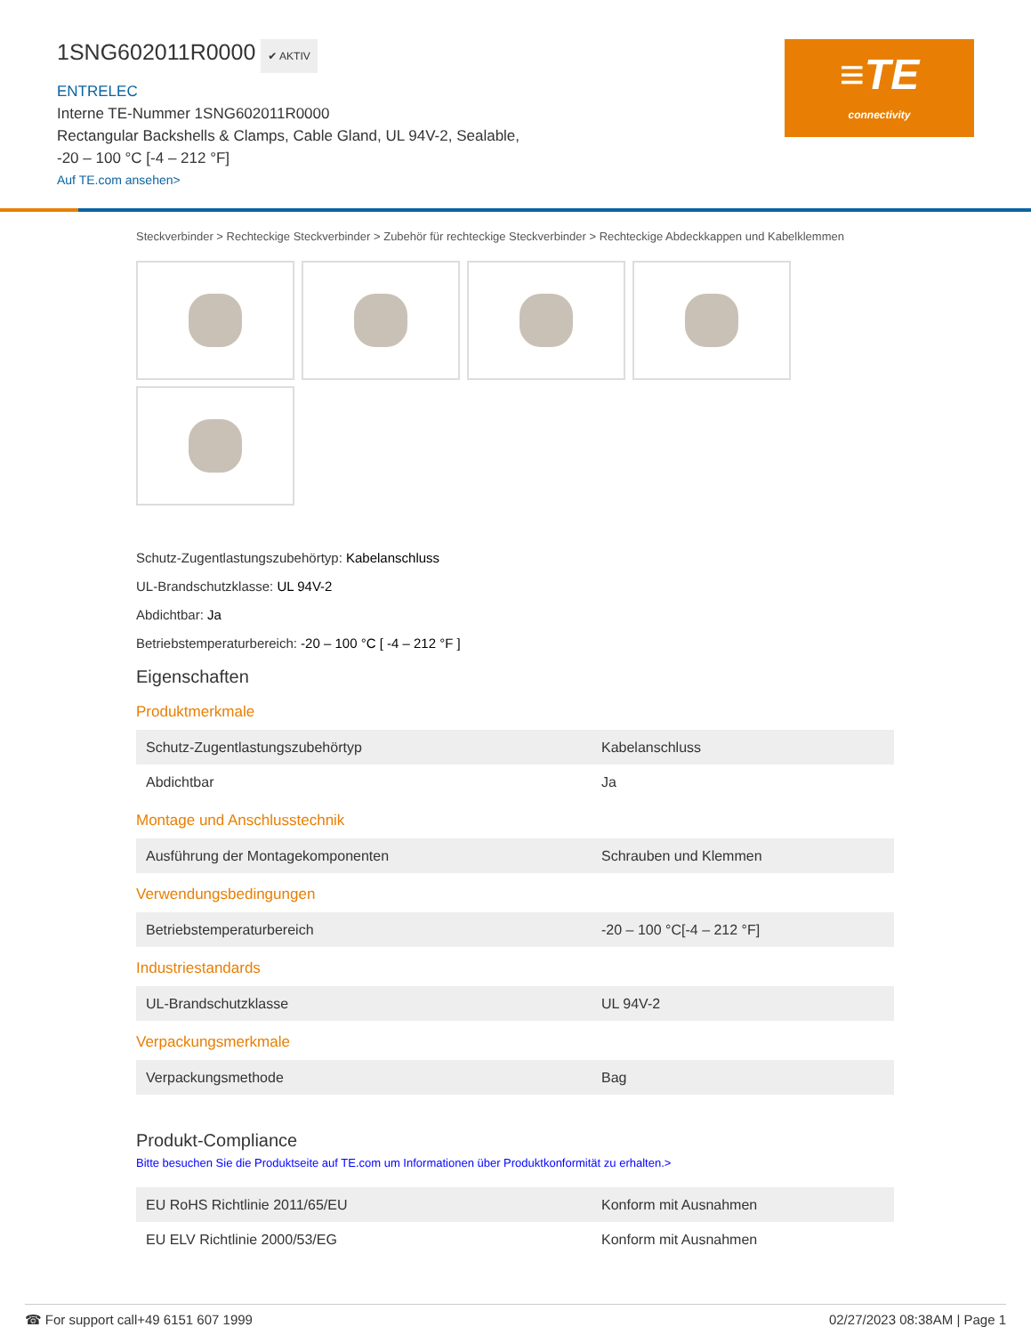1SNG602011R0000
✔ AKTIV
≡TE
connectivity
ENTRELEC
Interne TE-Nummer 1SNG602011R0000
Rectangular Backshells & Clamps, Cable Gland, UL 94V-2, Sealable,
-20 – 100 °C [-4 – 212 °F]
Auf TE.com ansehen>
Steckverbinder > Rechteckige Steckverbinder > Zubehör für rechteckige Steckverbinder > Rechteckige Abdeckkappen und Kabelklemmen
Schutz-Zugentlastungszubehörtyp: Kabelanschluss
UL-Brandschutzklasse: UL 94V-2
Abdichtbar: Ja
Betriebstemperaturbereich: -20 – 100 °C [ -4 – 212 °F ]
Eigenschaften
Produktmerkmale
| Schutz-Zugentlastungszubehörtyp | Kabelanschluss |
| Abdichtbar | Ja |
Montage und Anschlusstechnik
| Ausführung der Montagekomponenten | Schrauben und Klemmen |
Verwendungsbedingungen
| Betriebstemperaturbereich | -20 – 100 °C[-4 – 212 °F] |
Industriestandards
| UL-Brandschutzklasse | UL 94V-2 |
Verpackungsmerkmale
| Verpackungsmethode | Bag |
Produkt-Compliance
Bitte besuchen Sie die Produktseite auf TE.com um Informationen über Produktkonformität zu erhalten.>
| EU RoHS Richtlinie 2011/65/EU | Konform mit Ausnahmen |
| EU ELV Richtlinie 2000/53/EG | Konform mit Ausnahmen |
☎ For support call+49 6151 607 1999 02/27/2023 08:38AM | Page 1